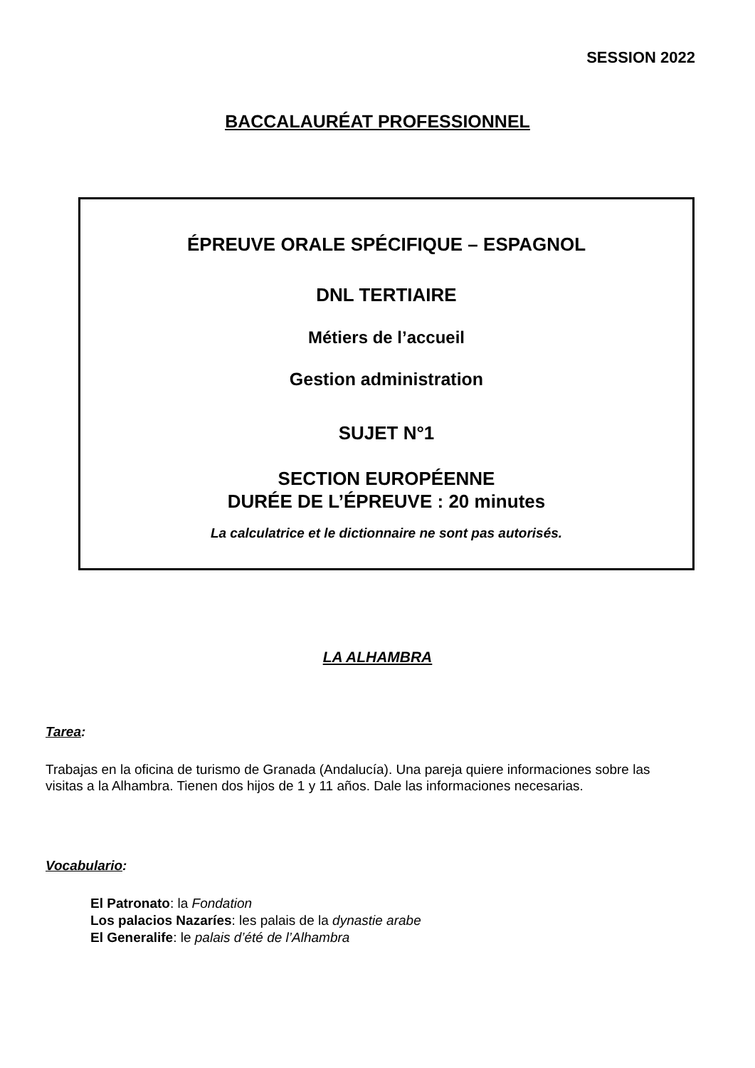SESSION 2022
BACCALAURÉAT PROFESSIONNEL
ÉPREUVE ORALE SPÉCIFIQUE – ESPAGNOL
DNL TERTIAIRE
Métiers de l’accueil
Gestion administration
SUJET N°1
SECTION EUROPÉENNE
DURÉE DE L’ÉPREUVE : 20 minutes
La calculatrice et le dictionnaire ne sont pas autorisés.
LA ALHAMBRA
Tarea:
Trabajas en la oficina de turismo de Granada (Andalucía). Una pareja quiere informaciones sobre las visitas a la Alhambra. Tienen dos hijos de 1 y 11 años. Dale las informaciones necesarias.
Vocabulario:
El Patronato: la Fondation
Los palacios Nazaríes: les palais de la dynastie arabe
El Generalife: le palais d’été de l’Alhambra